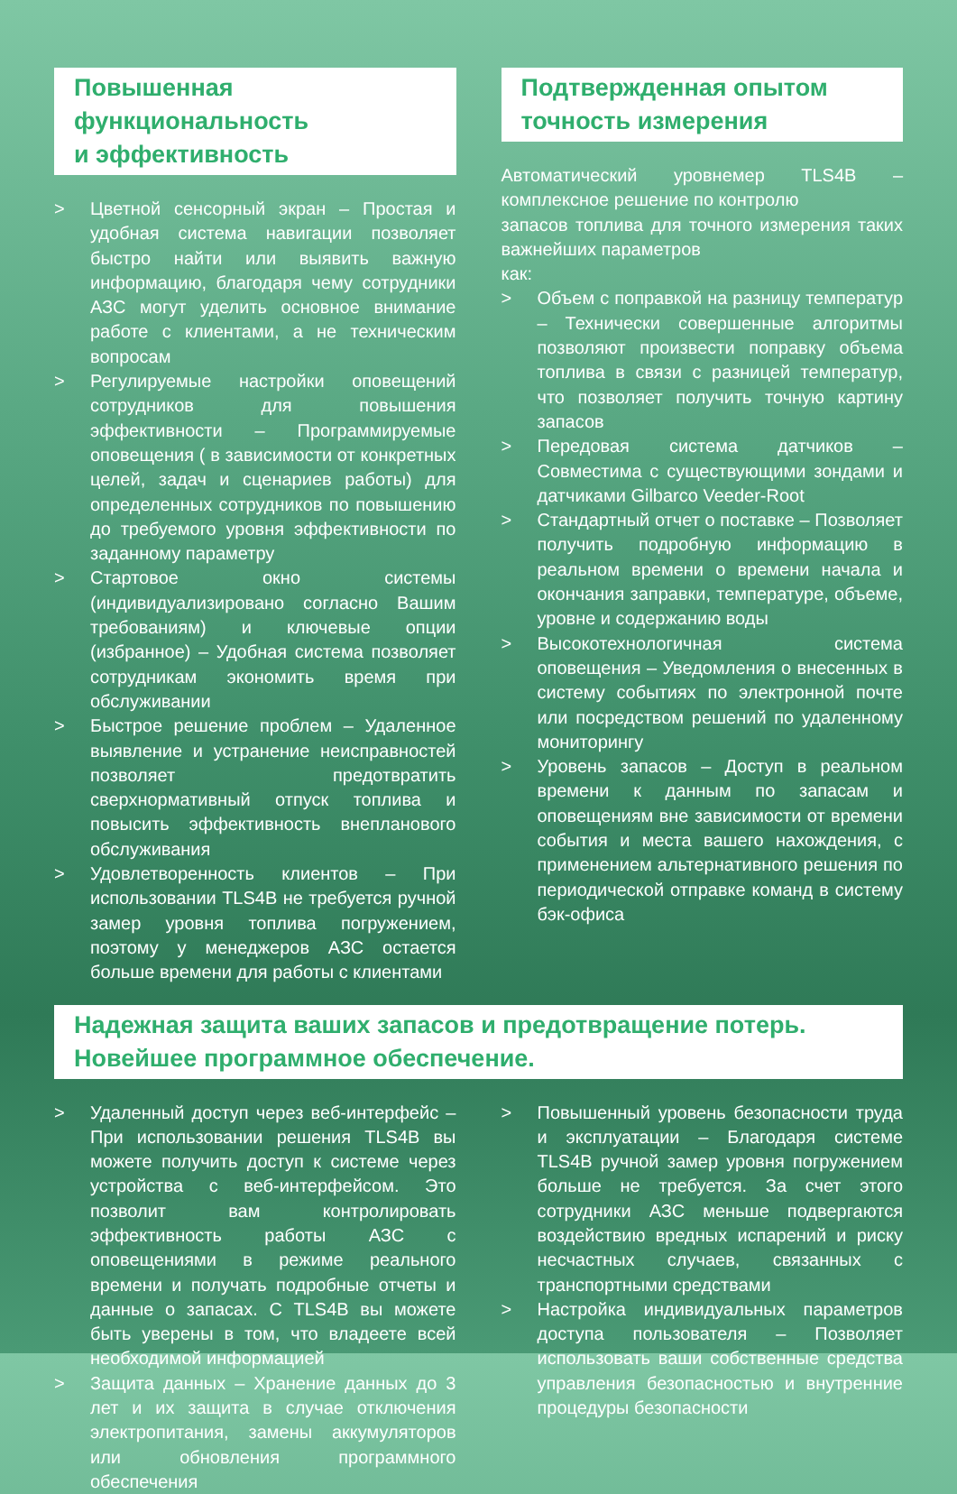Повышенная функциональность
и эффективность
> Цветной сенсорный экран – Простая и удобная система навигации позволяет быстро найти или выявить важную информацию, благодаря чему сотрудники АЗС могут уделить основное внимание работе с клиентами, а не техническим вопросам
> Регулируемые настройки оповещений сотрудников для повышения эффективности – Программируемые оповещения ( в зависимости от конкретных целей, задач и сценариев работы) для определенных сотрудников по повышению до требуемого уровня эффективности по заданному параметру
> Стартовое окно системы (индивидуализировано согласно Вашим требованиям) и ключевые опции (избранное) – Удобная система позволяет сотрудникам экономить время при обслуживании
> Быстрое решение проблем – Удаленное выявление и устранение неисправностей позволяет предотвратить сверхнормативный отпуск топлива и повысить эффективность внепланового обслуживания
> Удовлетворенность клиентов – При использовании TLS4B не требуется ручной замер уровня топлива погружением, поэтому у менеджеров АЗС остается больше времени для работы с клиентами
Подтвержденная опытом
точность измерения
Автоматический уровнемер TLS4B – комплексное решение по контролю
запасов топлива для точного измерения таких важнейших параметров
как:
> Объем с поправкой на разницу температур – Технически совершенные алгоритмы позволяют произвести поправку объема топлива в связи с разницей температур, что позволяет получить точную картину запасов
> Передовая система датчиков – Совместима с существующими зондами и датчиками Gilbarco Veeder-Root
> Стандартный отчет о поставке – Позволяет получить подробную информацию в реальном времени о времени начала и окончания заправки, температуре, объеме, уровне и содержанию воды
> Высокотехнологичная система оповещения – Уведомления о внесенных в систему событиях по электронной почте или посредством решений по удаленному мониторингу
> Уровень запасов – Доступ в реальном времени к данным по запасам и оповещениям вне зависимости от времени события и места вашего нахождения, с применением альтернативного решения по периодической отправке команд в систему бэк-офиса
Надежная защита ваших запасов и предотвращение потерь.
Новейшее программное обеспечение.
> Удаленный доступ через веб-интерфейс – При использовании решения TLS4B вы можете получить доступ к системе через устройства с веб-интерфейсом. Это позволит вам контролировать эффективность работы АЗС с оповещениями в режиме реального времени и получать подробные отчеты и данные о запасах. С TLS4B вы можете быть уверены в том, что владеете всей необходимой информацией
> Защита данных – Хранение данных до 3 лет и их защита в случае отключения электропитания, замены аккумуляторов или обновления программного обеспечения
> Повышенный уровень безопасности труда и эксплуатации – Благодаря системе TLS4B ручной замер уровня погружением больше не требуется. За счет этого сотрудники АЗС меньше подвергаются воздействию вредных испарений и риску несчастных случаев, связанных с транспортными средствами
> Настройка индивидуальных параметров доступа пользователя – Позволяет использовать ваши собственные средства управления безопасностью и внутренние процедуры безопасности